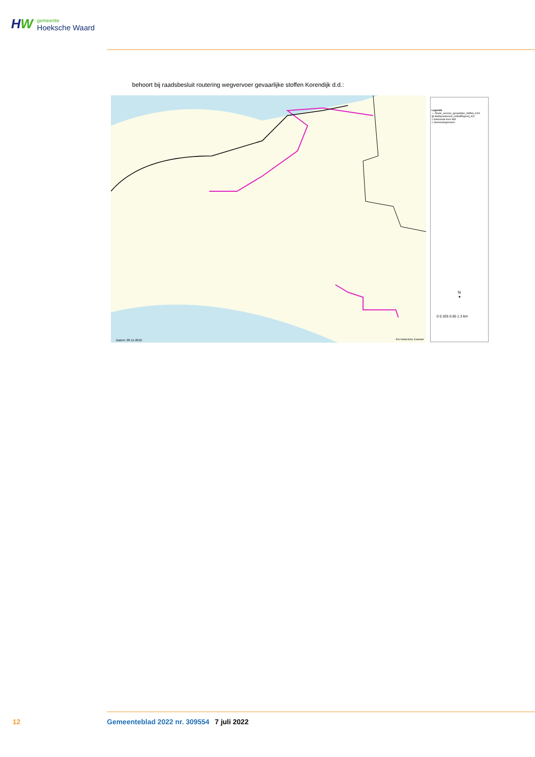HW
gemeente
Hoeksche Waard
behoort bij raadsbesluit routering wegvervoer gevaarlijke stoffen Korendijk d.d.:
Datum: 28-11-2016 Esri Nederland, Kadaster
Legenda
— Route_vervoer_gevaarlijke_stoffen_KO1
▨ Bedrijventerrein_ontheffingsvrij_KO
□ bebouwde kom HW
□ Gemeentegrenzen
N
✦
0 0.325 0.65 1.3 km
12 Gemeenteblad 2022 nr. 309554 7 juli 2022